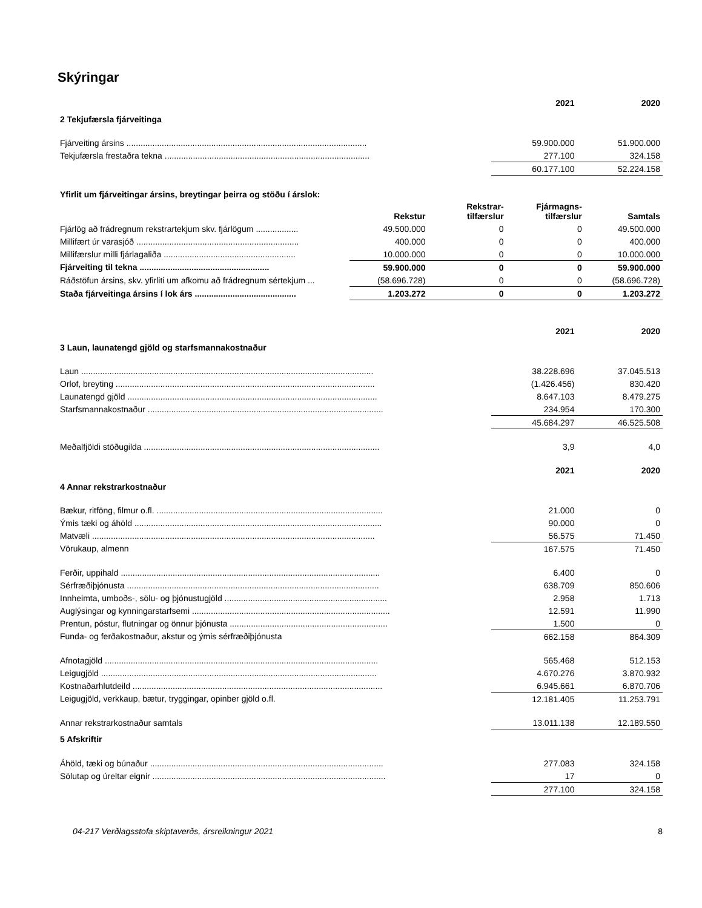Skýringar
| | 2021 | 2020 |
| 2 Tekjufærsla fjárveitinga | | |
| Fjárveiting ársins ...................................................................................................... | 59.900.000 | 51.900.000 |
| Tekjufærsla frestaðra tekna ....................................................................................... | 277.100 | 324.158 |
| | 60.177.100 | 52.224.158 |
| Yfirlit um fjárveitingar ársins, breytingar þeirra og stöðu í árslok: | | | | |
| | Rekstur | Rekstrar- tilfærslur | Fjármagns- tilfærslur | Samtals |
| Fjárlög að frádregnum rekstrartekjum skv. fjárlögum .................. | 49.500.000 | 0 | 0 | 49.500.000 |
| Millifært úr varasjóð ..................................................................... | 400.000 | 0 | 0 | 400.000 |
| Millifærslur milli fjárlagaliða ........................................................ | 10.000.000 | 0 | 0 | 10.000.000 |
| Fjárveiting til tekna ....................................................... | 59.900.000 | 0 | 0 | 59.900.000 |
| Ráðstöfun ársins, skv. yfirliti um afkomu að frádregnum sértekjum ... | (58.696.728) | 0 | 0 | (58.696.728) |
| Staða fjárveitinga ársins í lok árs ........................................... | 1.203.272 | 0 | 0 | 1.203.272 |
| | 2021 | 2020 |
| 3 Laun, launatengd gjöld og starfsmannakostnaður | | |
| Laun ............................................................................................................................ | 38.228.696 | 37.045.513 |
| Orlof, breyting .............................................................................................................. | (1.426.456) | 830.420 |
| Launatengd gjöld .......................................................................................................... | 8.647.103 | 8.479.275 |
| Starfsmannakostnaður .................................................................................................... | 234.954 | 170.300 |
| | 45.684.297 | 46.525.508 |
| Meðalfjöldi stöðugilda .................................................................................................... | 3,9 | 4,0 |
| | 2021 | 2020 |
| 4 Annar rekstrarkostnaður | | |
| Bækur, ritföng, filmur o.fl. ................................................................................................ | 21.000 | 0 |
| Ýmis tæki og áhöld ......................................................................................................... | 90.000 | 0 |
| Matvæli ........................................................................................................................ | 56.575 | 71.450 |
| Vörukaup, almenn | 167.575 | 71.450 |
| Ferðir, uppihald .............................................................................................................. | 6.400 | 0 |
| Sérfræðiþjónusta ........................................................................................................... | 638.709 | 850.606 |
| Innheimta, umboðs-, sölu- og þjónustugjöld ..................................................................... | 2.958 | 1.713 |
| Auglýsingar og kynningarstarfsemi .................................................................................... | 12.591 | 11.990 |
| Prentun, póstur, flutningar og önnur þjónusta ................................................................... | 1.500 | 0 |
| Funda- og ferðakostnaður, akstur og ýmis sérfræðiþjónusta | 662.158 | 864.309 |
| Afnotagjöld .................................................................................................................... | 565.468 | 512.153 |
| Leigugjöld ..................................................................................................................... | 4.670.276 | 3.870.932 |
| Kostnaðarhlutdeild .......................................................................................................... | 6.945.661 | 6.870.706 |
| Leigugjöld, verkkaup, bætur, tryggingar, opinber gjöld o.fl. | 12.181.405 | 11.253.791 |
| Annar rekstrarkostnaður samtals | 13.011.138 | 12.189.550 |
| 5 Afskriftir | | |
| Áhöld, tæki og búnaður ................................................................................................... | 277.083 | 324.158 |
| Sölutap og úreltar eignir ................................................................................................... | 17 | 0 |
| | 277.100 | 324.158 |
04-217 Verðlagsstofa skiptaverðs, ársreikningur 2021 8